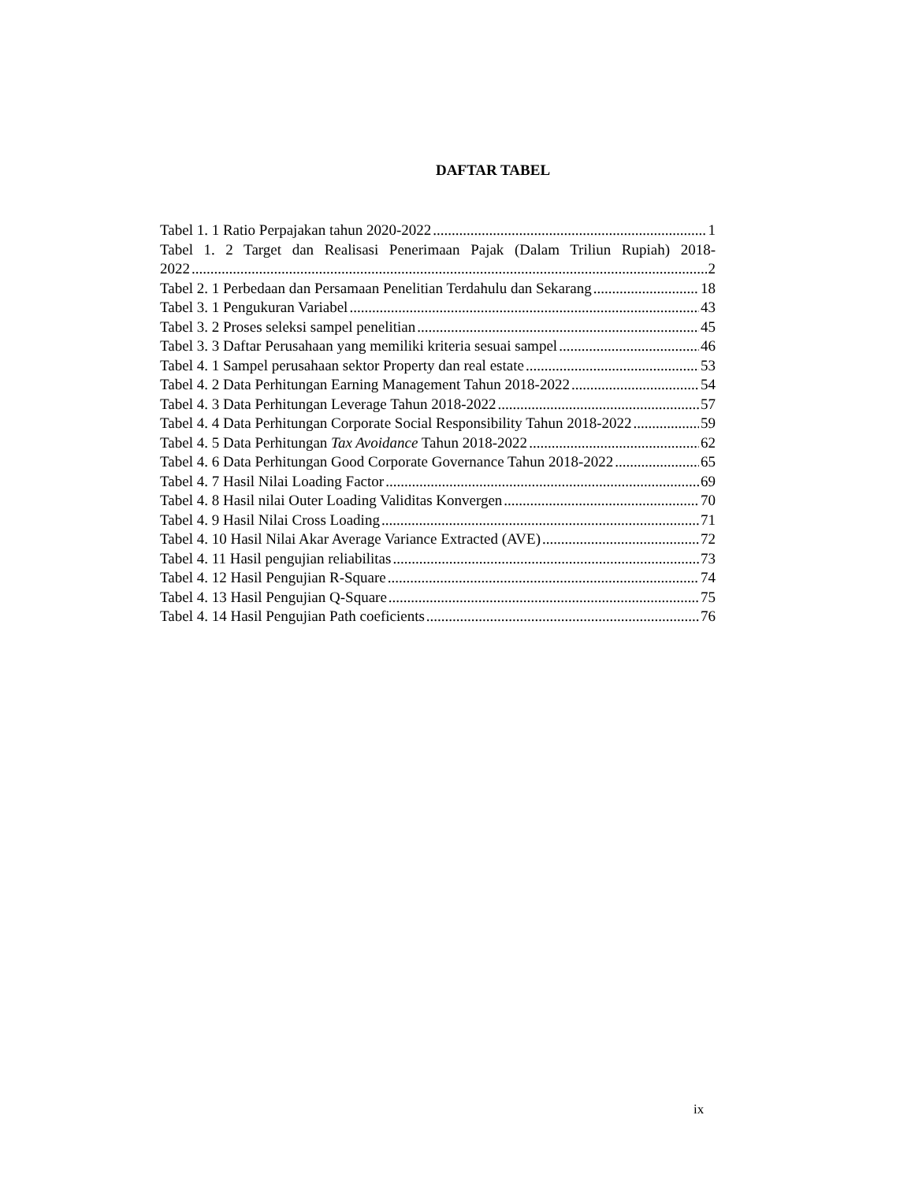DAFTAR TABEL
Tabel 1. 1 Ratio Perpajakan tahun 2020-2022 1
Tabel 1. 2 Target dan Realisasi Penerimaan Pajak (Dalam Triliun Rupiah) 2018-
2022 2
Tabel 2. 1 Perbedaan dan Persamaan Penelitian Terdahulu dan Sekarang 18
Tabel 3. 1 Pengukuran Variabel 43
Tabel 3. 2 Proses seleksi sampel penelitian 45
Tabel 3. 3 Daftar Perusahaan yang memiliki kriteria sesuai sampel 46
Tabel 4. 1 Sampel perusahaan sektor Property dan real estate 53
Tabel 4. 2 Data Perhitungan Earning Management Tahun 2018-2022 54
Tabel 4. 3 Data Perhitungan Leverage Tahun 2018-2022 57
Tabel 4. 4 Data Perhitungan Corporate Social Responsibility Tahun 2018-2022 59
Tabel 4. 5 Data Perhitungan Tax Avoidance Tahun 2018-2022 62
Tabel 4. 6 Data Perhitungan Good Corporate Governance Tahun 2018-2022 65
Tabel 4. 7 Hasil Nilai Loading Factor 69
Tabel 4. 8 Hasil nilai Outer Loading Validitas Konvergen 70
Tabel 4. 9 Hasil Nilai Cross Loading 71
Tabel 4. 10 Hasil Nilai Akar Average Variance Extracted (AVE) 72
Tabel 4. 11 Hasil pengujian reliabilitas 73
Tabel 4. 12 Hasil Pengujian R-Square 74
Tabel 4. 13 Hasil Pengujian Q-Square 75
Tabel 4. 14 Hasil Pengujian Path coeficients 76
ix